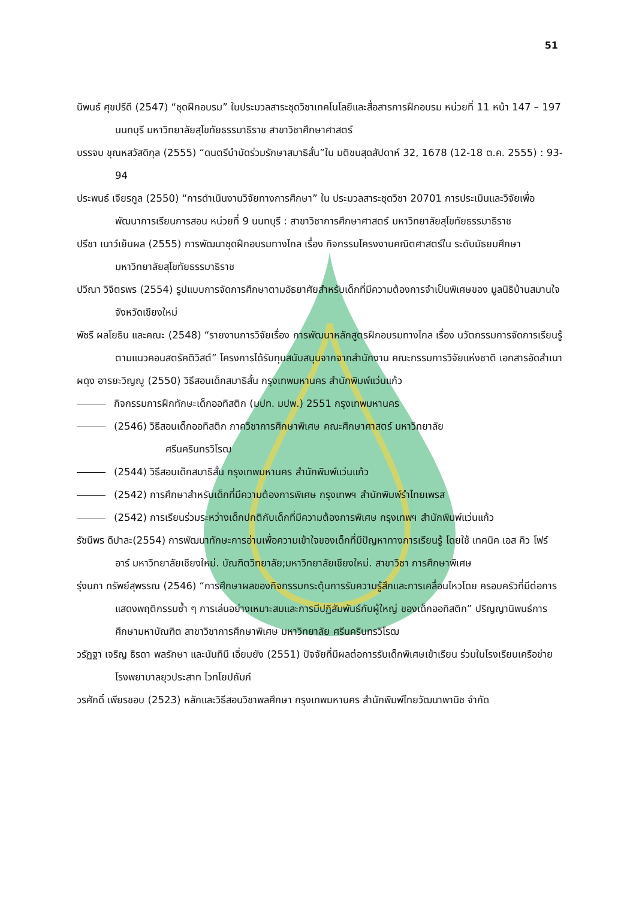51
นิพนธ์ ศุขปรีดี (2547) “ชุดฝึกอบรม” ในประมวลสาระชุดวิชาเทคโนโลยีและสื่อสารการฝึกอบรม หน่วยที่ 11 หน้า 147 – 197 นนทบุรี มหาวิทยาลัยสุโขทัยธรรมาธิราช สาขาวิชาศึกษาศาสตร์
บรรจบ ชุณหสวัสดิกุล (2555) “ดนตรีบำบัดร่วมรักษาสมาธิสั้น”ใน มติชนสุดสัปดาห์ 32, 1678 (12-18 ต.ค. 2555) : 93-94
ประพนธ์ เจียรกูล (2550) “การดำเนินงานวิจัยทางการศึกษา” ใน ประมวลสาระชุดวิชา 20701 การประเมินและวิจัยเพื่อพัฒนาการเรียนการสอน หน่วยที่ 9 นนทบุรี : สาขาวิชาการศึกษาศาสตร์ มหาวิทยาลัยสุโขทัยธรรมาธิราช
ปรีชา เนาว์เย็นผล (2555) การพัฒนาชุดฝึกอบรมทางไกล เรื่อง กิจกรรมโครงงานคณิตศาสตร์ใน ระดับมัธยมศึกษา มหาวิทยาลัยสุโขทัยธรรมาธิราช
ปวีณา วิจิตรพร (2554) รูปแบบการจัดการศึกษาตามอัธยาศัยสำหรับเด็กที่มีความต้องการจำเป็นพิเศษของ มูลนิธิบ้านสมานใจ จังหวัดเชียงใหม่
พัชรี ผลโยธิน และคณะ (2548) “รายงานการวิจัยเรื่อง การพัฒนาหลักสูตรฝึกอบรมทางไกล เรื่อง นวัตกรรมการจัดการเรียนรู้ตามแนวคอนสตรัคติวิสต์” โครงการได้รับทุนสนับสนุนจากจากสำนักงาน คณะกรรมการวิจัยแห่งชาติ เอกสารอัดสำเนา
ผดุง อารยะวิญญู (2550) วิธีสอนเด็กสมาธิสั้น กรุงเทพมหานคร สำนักพิมพ์แว่นแก้ว
กิจกรรมการฝึกทักษะเด็กออทิสติก (มปท. มปพ.) 2551 กรุงเทพมหานคร
(2546) วิธีสอนเด็กออทิสติก ภาควิชาการศึกษาพิเศษ คณะศึกษาศาสตร์ มหาวิทยาลัย
ศรีนครินทรวิโรฒ
(2544) วิธีสอนเด็กสมาธิสั้น กรุงเทพมหานคร สำนักพิมพ์แว่นแก้ว
(2542) การศึกษาสำหรับเด็กที่มีความต้องการพิเศษ กรุงเทพฯ สำนักพิมพ์รำไทยเพรส
(2542) การเรียนร่วมระหว่างเด็กปกติกับเด็กที่มีความต้องการพิเศษ กรุงเทพฯ สำนักพิมพ์แว่นแก้ว
รัชนีพร ดีปาละ(2554) การพัฒนาทักษะการอ่านเพื่อความเข้าใจของเด็กที่มีปัญหาทางการเรียนรู้ โดยใช้ เทคนิค เอส คิว โฟร์ อาร์ มหาวิทยาลัยเชียงใหม่. บัณฑิตวิทยาลัย;มหาวิทยาลัยเชียงใหม่. สาขาวิชา การศึกษาพิเศษ
รุ่งนภา ทรัพย์สุพรรณ (2546) “การศึกษาผลของกิจกรรมกระตุ้นการรับความรู้สึกและการเคลื่อนไหวโดย ครอบครัวที่มีต่อการแสดงพฤติกรรมซ้ำ ๆ การเล่นอย่างเหมาะสมและการมีปฏิสัมพันธ์กับผู้ใหญ่ ของเด็กออทิสติก” ปริญญานิพนธ์การศึกษามหาบัณฑิต สาขาวิชาการศึกษาพิเศษ มหาวิทยาลัย ศรีนครินทรวิโรฒ
วรัฏฐา เจริญ ธิรดา พลรักษา และนันทินี เอี่ยมยัง (2551) ปัจจัยที่มีผลต่อการรับเด็กพิเศษเข้าเรียน ร่วมในโรงเรียนเครือข่าย โรงพยาบาลยุวประสาท ไวทโยปถัมภ์
วรศักดิ์ เพียรชอบ (2523) หลักและวิธีสอนวิชาพลศึกษา กรุงเทพมหานคร สำนักพิมพ์ไทยวัฒนาพานิช จำกัด